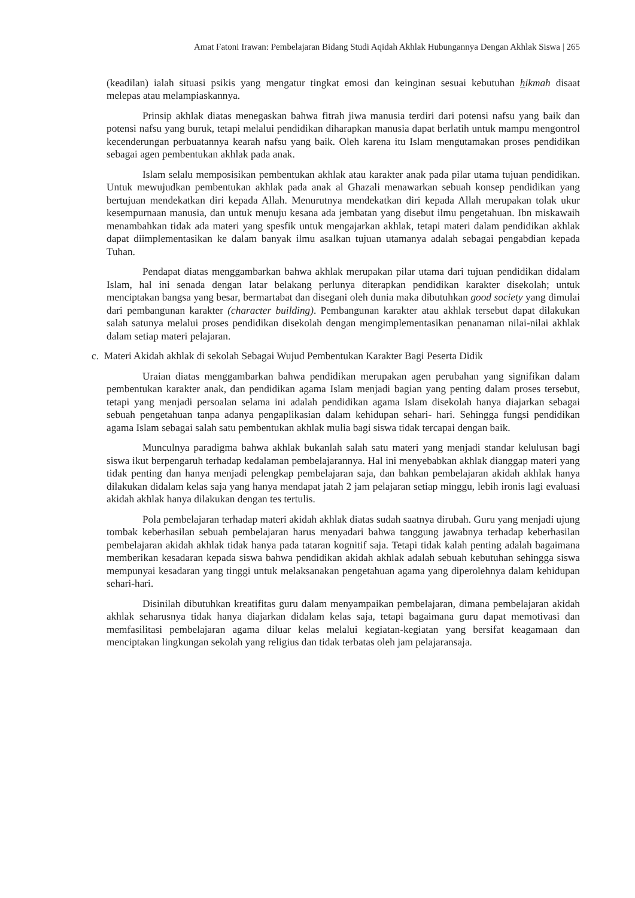Amat Fatoni Irawan: Pembelajaran Bidang Studi Aqidah Akhlak Hubungannya Dengan Akhlak Siswa | 265
(keadilan) ialah situasi psikis yang mengatur tingkat emosi dan keinginan sesuai kebutuhan hikmah disaat melepas atau melampiaskannya.
Prinsip akhlak diatas menegaskan bahwa fitrah jiwa manusia terdiri dari potensi nafsu yang baik dan potensi nafsu yang buruk, tetapi melalui pendidikan diharapkan manusia dapat berlatih untuk mampu mengontrol kecenderungan perbuatannya kearah nafsu yang baik. Oleh karena itu Islam mengutamakan proses pendidikan sebagai agen pembentukan akhlak pada anak.
Islam selalu memposisikan pembentukan akhlak atau karakter anak pada pilar utama tujuan pendidikan. Untuk mewujudkan pembentukan akhlak pada anak al Ghazali menawarkan sebuah konsep pendidikan yang bertujuan mendekatkan diri kepada Allah. Menurutnya mendekatkan diri kepada Allah merupakan tolak ukur kesempurnaan manusia, dan untuk menuju kesana ada jembatan yang disebut ilmu pengetahuan. Ibn miskawaih menambahkan tidak ada materi yang spesfik untuk mengajarkan akhlak, tetapi materi dalam pendidikan akhlak dapat diimplementasikan ke dalam banyak ilmu asalkan tujuan utamanya adalah sebagai pengabdian kepada Tuhan.
Pendapat diatas menggambarkan bahwa akhlak merupakan pilar utama dari tujuan pendidikan didalam Islam, hal ini senada dengan latar belakang perlunya diterapkan pendidikan karakter disekolah; untuk menciptakan bangsa yang besar, bermartabat dan disegani oleh dunia maka dibutuhkan good society yang dimulai dari pembangunan karakter (character building). Pembangunan karakter atau akhlak tersebut dapat dilakukan salah satunya melalui proses pendidikan disekolah dengan mengimplementasikan penanaman nilai-nilai akhlak dalam setiap materi pelajaran.
c. Materi Akidah akhlak di sekolah Sebagai Wujud Pembentukan Karakter Bagi Peserta Didik
Uraian diatas menggambarkan bahwa pendidikan merupakan agen perubahan yang signifikan dalam pembentukan karakter anak, dan pendidikan agama Islam menjadi bagian yang penting dalam proses tersebut, tetapi yang menjadi persoalan selama ini adalah pendidikan agama Islam disekolah hanya diajarkan sebagai sebuah pengetahuan tanpa adanya pengaplikasian dalam kehidupan sehari- hari. Sehingga fungsi pendidikan agama Islam sebagai salah satu pembentukan akhlak mulia bagi siswa tidak tercapai dengan baik.
Munculnya paradigma bahwa akhlak bukanlah salah satu materi yang menjadi standar kelulusan bagi siswa ikut berpengaruh terhadap kedalaman pembelajarannya. Hal ini menyebabkan akhlak dianggap materi yang tidak penting dan hanya menjadi pelengkap pembelajaran saja, dan bahkan pembelajaran akidah akhlak hanya dilakukan didalam kelas saja yang hanya mendapat jatah 2 jam pelajaran setiap minggu, lebih ironis lagi evaluasi akidah akhlak hanya dilakukan dengan tes tertulis.
Pola pembelajaran terhadap materi akidah akhlak diatas sudah saatnya dirubah. Guru yang menjadi ujung tombak keberhasilan sebuah pembelajaran harus menyadari bahwa tanggung jawabnya terhadap keberhasilan pembelajaran akidah akhlak tidak hanya pada tataran kognitif saja. Tetapi tidak kalah penting adalah bagaimana memberikan kesadaran kepada siswa bahwa pendidikan akidah akhlak adalah sebuah kebutuhan sehingga siswa mempunyai kesadaran yang tinggi untuk melaksanakan pengetahuan agama yang diperolehnya dalam kehidupan sehari-hari.
Disinilah dibutuhkan kreatifitas guru dalam menyampaikan pembelajaran, dimana pembelajaran akidah akhlak seharusnya tidak hanya diajarkan didalam kelas saja, tetapi bagaimana guru dapat memotivasi dan memfasilitasi pembelajaran agama diluar kelas melalui kegiatan-kegiatan yang bersifat keagamaan dan menciptakan lingkungan sekolah yang religius dan tidak terbatas oleh jam pelajaransaja.